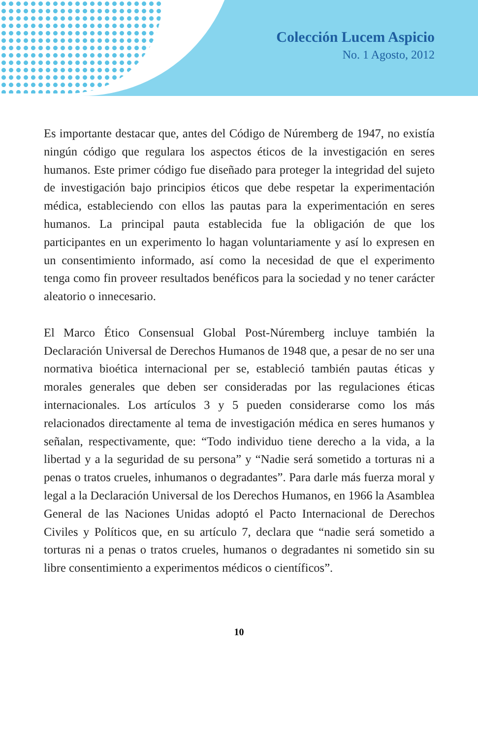Colección Lucem Aspicio
No. 1 Agosto, 2012
Es importante destacar que, antes del Código de Núremberg de 1947, no existía ningún código que regulara los aspectos éticos de la investigación en seres humanos. Este primer código fue diseñado para proteger la integridad del sujeto de investigación bajo principios éticos que debe respetar la experimentación médica, estableciendo con ellos las pautas para la experimentación en seres humanos. La principal pauta establecida fue la obligación de que los participantes en un experimento lo hagan voluntariamente y así lo expresen en un consentimiento informado, así como la necesidad de que el experimento tenga como fin proveer resultados benéficos para la sociedad y no tener carácter aleatorio o innecesario.
El Marco Ético Consensual Global Post-Núremberg incluye también la Declaración Universal de Derechos Humanos de 1948 que, a pesar de no ser una normativa bioética internacional per se, estableció también pautas éticas y morales generales que deben ser consideradas por las regulaciones éticas internacionales. Los artículos 3 y 5 pueden considerarse como los más relacionados directamente al tema de investigación médica en seres humanos y señalan, respectivamente, que: “Todo individuo tiene derecho a la vida, a la libertad y a la seguridad de su persona” y “Nadie será sometido a torturas ni a penas o tratos crueles, inhumanos o degradantes”. Para darle más fuerza moral y legal a la Declaración Universal de los Derechos Humanos, en 1966 la Asamblea General de las Naciones Unidas adoptó el Pacto Internacional de Derechos Civiles y Políticos que, en su artículo 7, declara que “nadie será sometido a torturas ni a penas o tratos crueles, humanos o degradantes ni sometido sin su libre consentimiento a experimentos médicos o científicos”.
10